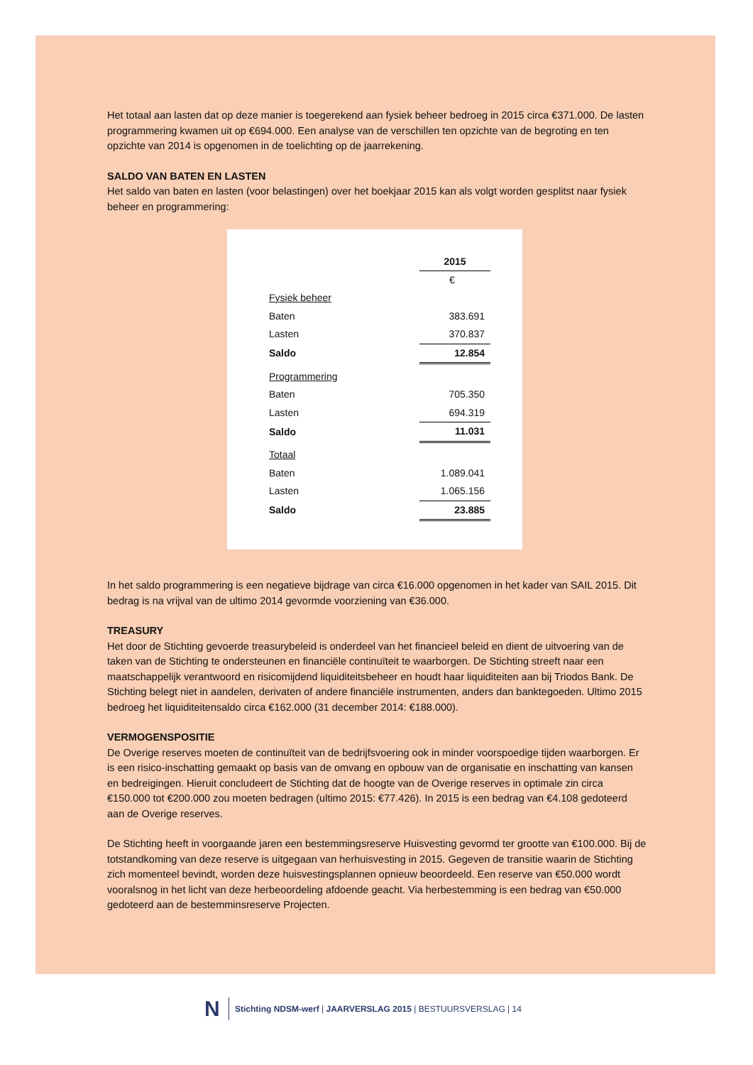Het totaal aan lasten dat op deze manier is toegerekend aan fysiek beheer bedroeg in 2015 circa €371.000. De lasten programmering kwamen uit op €694.000. Een analyse van de verschillen ten opzichte van de begroting en ten opzichte van 2014 is opgenomen in de toelichting op de jaarrekening.
SALDO VAN BATEN EN LASTEN
Het saldo van baten en lasten (voor belastingen) over het boekjaar 2015 kan als volgt worden gesplitst naar fysiek beheer en programmering:
| | 2015 |
| --- | --- |
| | € |
| Fysiek beheer | |
| Baten | 383.691 |
| Lasten | 370.837 |
| Saldo | 12.854 |
| Programmering | |
| Baten | 705.350 |
| Lasten | 694.319 |
| Saldo | 11.031 |
| Totaal | |
| Baten | 1.089.041 |
| Lasten | 1.065.156 |
| Saldo | 23.885 |
In het saldo programmering is een negatieve bijdrage van circa €16.000 opgenomen in het kader van SAIL 2015. Dit bedrag is na vrijval van de ultimo 2014 gevormde voorziening van €36.000.
TREASURY
Het door de Stichting gevoerde treasurybeleid is onderdeel van het financieel beleid en dient de uitvoering van de taken van de Stichting te ondersteunen en financiële continuïteit te waarborgen. De Stichting streeft naar een maatschappelijk verantwoord en risicomijdend liquiditeitsbeheer en houdt haar liquiditeiten aan bij Triodos Bank. De Stichting belegt niet in aandelen, derivaten of andere financiële instrumenten, anders dan banktegoeden. Ultimo 2015 bedroeg het liquiditeitensaldo circa €162.000 (31 december 2014: €188.000).
VERMOGENSPOSITIE
De Overige reserves moeten de continuïteit van de bedrijfsvoering ook in minder voorspoedige tijden waarborgen. Er is een risico-inschatting gemaakt op basis van de omvang en opbouw van de organisatie en inschatting van kansen en bedreigingen. Hieruit concludeert de Stichting dat de hoogte van de Overige reserves in optimale zin circa €150.000 tot €200.000 zou moeten bedragen (ultimo 2015: €77.426). In 2015 is een bedrag van €4.108 gedoteerd aan de Overige reserves.
De Stichting heeft in voorgaande jaren een bestemmingsreserve Huisvesting gevormd ter grootte van €100.000. Bij de totstandkoming van deze reserve is uitgegaan van herhuisvesting in 2015. Gegeven de transitie waarin de Stichting zich momenteel bevindt, worden deze huisvestingsplannen opnieuw beoordeeld. Een reserve van €50.000 wordt vooralsnog in het licht van deze herbeoordeling afdoende geacht. Via herbestemming is een bedrag van €50.000 gedoteerd aan de bestemminsreserve Projecten.
N
Stichting NDSM-werf | JAARVERSLAG 2015 | BESTUURSVERSLAG | 14